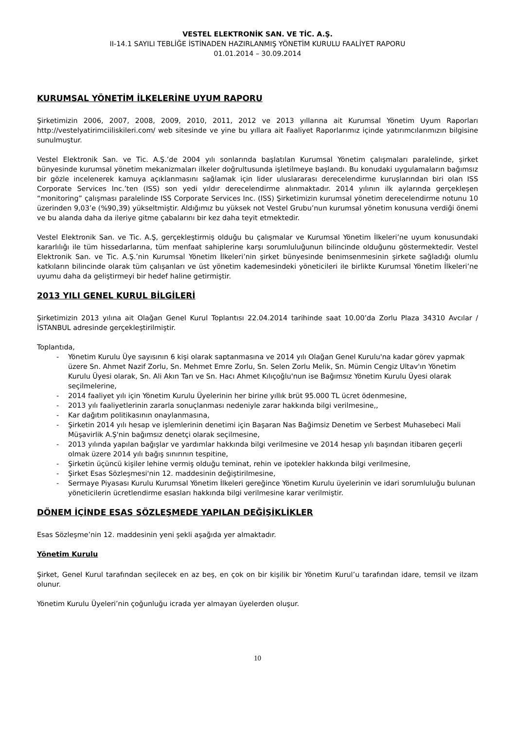VESTEL ELEKTRONİK SAN. VE TİC. A.Ş.
II-14.1 SAYILI TEBLİĞE İSTİNADEN HAZIRLANMIŞ YÖNETİM KURULU FAALİYET RAPORU
01.01.2014 – 30.09.2014
KURUMSAL YÖNETİM İLKELERİNE UYUM RAPORU
Şirketimizin 2006, 2007, 2008, 2009, 2010, 2011, 2012 ve 2013 yıllarına ait Kurumsal Yönetim Uyum Raporları http://vestelyatirimciiliskileri.com/ web sitesinde ve yine bu yıllara ait Faaliyet Raporlarımız içinde yatırımcılarımızın bilgisine sunulmuştur.
Vestel Elektronik San. ve Tic. A.Ş.’de 2004 yılı sonlarında başlatılan Kurumsal Yönetim çalışmaları paralelinde, şirket bünyesinde kurumsal yönetim mekanizmaları ilkeler doğrultusunda işletilmeye başlandı. Bu konudaki uygulamaların bağımsız bir gözle incelenerek kamuya açıklanmasını sağlamak için lider uluslararası derecelendirme kuruşlarından biri olan ISS Corporate Services Inc.’ten (ISS) son yedi yıldır derecelendirme alınmaktadır. 2014 yılının ilk aylarında gerçekleşen “monitoring” çalışması paralelinde ISS Corporate Services Inc. (ISS) Şirketimizin kurumsal yönetim derecelendirme notunu 10 üzerinden 9,03’e (%90,39) yükseltmiştir. Aldığımız bu yüksek not Vestel Grubu’nun kurumsal yönetim konusuna verdiği önemi ve bu alanda daha da ileriye gitme çabalarını bir kez daha teyit etmektedir.
Vestel Elektronik San. ve Tic. A.Ş, gerçekleştirmiş olduğu bu çalışmalar ve Kurumsal Yönetim İlkeleri’ne uyum konusundaki kararlılığı ile tüm hissedarlarına, tüm menfaat sahiplerine karşı sorumluluğunun bilincinde olduğunu göstermektedir. Vestel Elektronik San. ve Tic. A.Ş.’nin Kurumsal Yönetim İlkeleri’nin şirket bünyesinde benimsenmesinin şirkete sağladığı olumlu katkıların bilincinde olarak tüm çalışanları ve üst yönetim kademesindeki yöneticileri ile birlikte Kurumsal Yönetim İlkeleri’ne uyumu daha da geliştirmeyi bir hedef haline getirmiştir.
2013 YILI GENEL KURUL BİLGİLERİ
Şirketimizin 2013 yılına ait Olağan Genel Kurul Toplantısı 22.04.2014 tarihinde saat 10.00’da Zorlu Plaza 34310 Avcılar / İSTANBUL adresinde gerçekleştirilmiştir.
Toplantıda,
- Yönetim Kurulu Üye sayısının 6 kişi olarak saptanmasına ve 2014 yılı Olağan Genel Kurulu'na kadar görev yapmak üzere Sn. Ahmet Nazif Zorlu, Sn. Mehmet Emre Zorlu, Sn. Selen Zorlu Melik, Sn. Mümin Cengiz Ultav'ın Yönetim Kurulu Üyesi olarak, Sn. Ali Akın Tarı ve Sn. Hacı Ahmet Kılıçoğlu'nun ise Bağımsız Yönetim Kurulu Üyesi olarak seçilmelerine,
- 2014 faaliyet yılı için Yönetim Kurulu Üyelerinin her birine yıllık brüt 95.000 TL ücret ödenmesine,
- 2013 yılı faaliyetlerinin zararla sonuçlanması nedeniyle zarar hakkında bilgi verilmesine,,
- Kar dağıtım politikasının onaylanmasına,
- Şirketin 2014 yılı hesap ve işlemlerinin denetimi için Başaran Nas Bağimsiz Denetim ve Serbest Muhasebeci Mali Müşavirlik A.Ş'nin bağımsız denetçi olarak seçilmesine,
- 2013 yılında yapılan bağışlar ve yardımlar hakkında bilgi verilmesine ve 2014 hesap yılı başından itibaren geçerli olmak üzere 2014 yılı bağış sınırının tespitine,
- Şirketin üçüncü kişiler lehine vermiş olduğu teminat, rehin ve ipotekler hakkında bilgi verilmesine,
- Şirket Esas Sözleşmesi'nin 12. maddesinin değiştirilmesine,
- Sermaye Piyasası Kurulu Kurumsal Yönetim İlkeleri gereğince Yönetim Kurulu üyelerinin ve idari sorumluluğu bulunan yöneticilerin ücretlendirme esasları hakkında bilgi verilmesine karar verilmiştir.
DÖNEM İÇİNDE ESAS SÖZLEŞMEDE YAPILAN DEĞİŞİKLİKLER
Esas Sözleşme’nin 12. maddesinin yeni şekli aşağıda yer almaktadır.
Yönetim Kurulu
Şirket, Genel Kurul tarafından seçilecek en az beş, en çok on bir kişilik bir Yönetim Kurul’u tarafından idare, temsil ve ilzam olunur.
Yönetim Kurulu Üyeleri’nin çoğunluğu icrada yer almayan üyelerden oluşur.
10